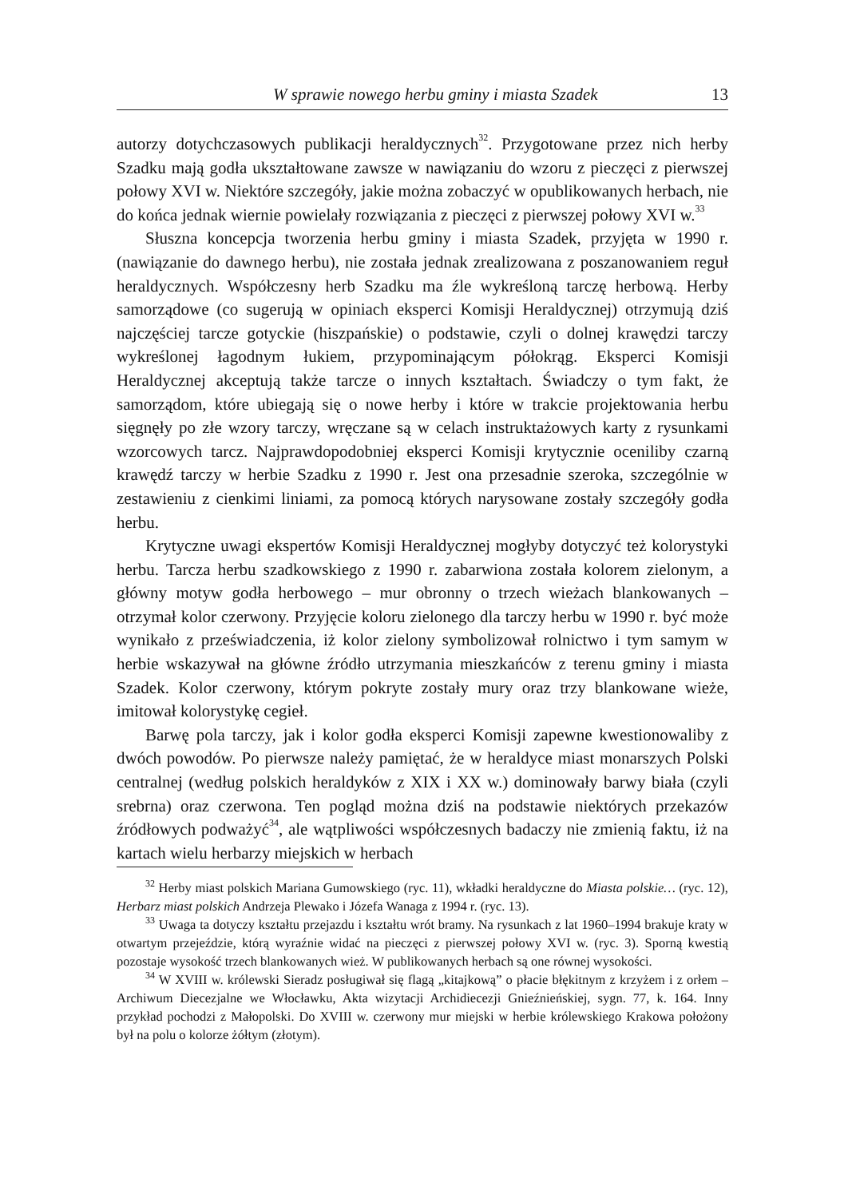W sprawie nowego herbu gminy i miasta Szadek 13
autorzy dotychczasowych publikacji heraldycznych<sup>32</sup>. Przygotowane przez nich herby Szadku mają godła ukształtowane zawsze w nawiązaniu do wzoru z pieczęci z pierwszej połowy XVI w. Niektóre szczegóły, jakie można zobaczyć w opublikowanych herbach, nie do końca jednak wiernie powielały rozwiązania z pieczęci z pierwszej połowy XVI w.<sup>33</sup>
Słuszna koncepcja tworzenia herbu gminy i miasta Szadek, przyjęta w 1990 r. (nawiązanie do dawnego herbu), nie została jednak zrealizowana z poszanowaniem reguł heraldycznych. Współczesny herb Szadku ma źle wykreśloną tarczę herbową. Herby samorządowe (co sugerują w opiniach eksperci Komisji Heraldycznej) otrzymują dziś najczęściej tarcze gotyckie (hiszpańskie) o podstawie, czyli o dolnej krawędzi tarczy wykreślonej łagodnym łukiem, przypominającym półokrąg. Eksperci Komisji Heraldycznej akceptują także tarcze o innych kształtach. Świadczy o tym fakt, że samorządom, które ubiegają się o nowe herby i które w trakcie projektowania herbu sięgnęły po złe wzory tarczy, wręczane są w celach instruktażowych karty z rysunkami wzorcowych tarcz. Najprawdopodobniej eksperci Komisji krytycznie oceniliby czarną krawędź tarczy w herbie Szadku z 1990 r. Jest ona przesadnie szeroka, szczególnie w zestawieniu z cienkimi liniami, za pomocą których narysowane zostały szczegóły godła herbu.
Krytyczne uwagi ekspertów Komisji Heraldycznej mogłyby dotyczyć też kolorystyki herbu. Tarcza herbu szadkowskiego z 1990 r. zabarwiona została kolorem zielonym, a główny motyw godła herbowego – mur obronny o trzech wieżach blankowanych – otrzymał kolor czerwony. Przyjęcie koloru zielonego dla tarczy herbu w 1990 r. być może wynikało z przeświadczenia, iż kolor zielony symbolizował rolnictwo i tym samym w herbie wskazywał na główne źródło utrzymania mieszkańców z terenu gminy i miasta Szadek. Kolor czerwony, którym pokryte zostały mury oraz trzy blankowane wieże, imitował kolorystykę cegieł.
Barwę pola tarczy, jak i kolor godła eksperci Komisji zapewne kwestionowaliby z dwóch powodów. Po pierwsze należy pamiętać, że w heraldyce miast monarszych Polski centralnej (według polskich heraldyków z XIX i XX w.) dominowały barwy biała (czyli srebrna) oraz czerwona. Ten pogląd można dziś na podstawie niektórych przekazów źródłowych podważyć<sup>34</sup>, ale wątpliwości współczesnych badaczy nie zmienią faktu, iż na kartach wielu herbarzy miejskich w herbach
<sup>32</sup> Herby miast polskich Mariana Gumowskiego (ryc. 11), wkładki heraldyczne do Miasta polskie… (ryc. 12), Herbarz miast polskich Andrzeja Plewako i Józefa Wanaga z 1994 r. (ryc. 13).
<sup>33</sup> Uwaga ta dotyczy kształtu przejazdu i kształtu wrót bramy. Na rysunkach z lat 1960–1994 brakuje kraty w otwartym przejeździe, którą wyraźnie widać na pieczęci z pierwszej połowy XVI w. (ryc. 3). Sporną kwestią pozostaje wysokość trzech blankowanych wież. W publikowanych herbach są one równej wysokości.
<sup>34</sup> W XVIII w. królewski Sieradz posługiwał się flagą „kitajkową” o płacie błękitnym z krzyżem i z orłem – Archiwum Diecezjalne we Włocławku, Akta wizytacji Archidiecezji Gnieźnieńskiej, sygn. 77, k. 164. Inny przykład pochodzi z Małopolski. Do XVIII w. czerwony mur miejski w herbie królewskiego Krakowa położony był na polu o kolorze żółtym (złotym).